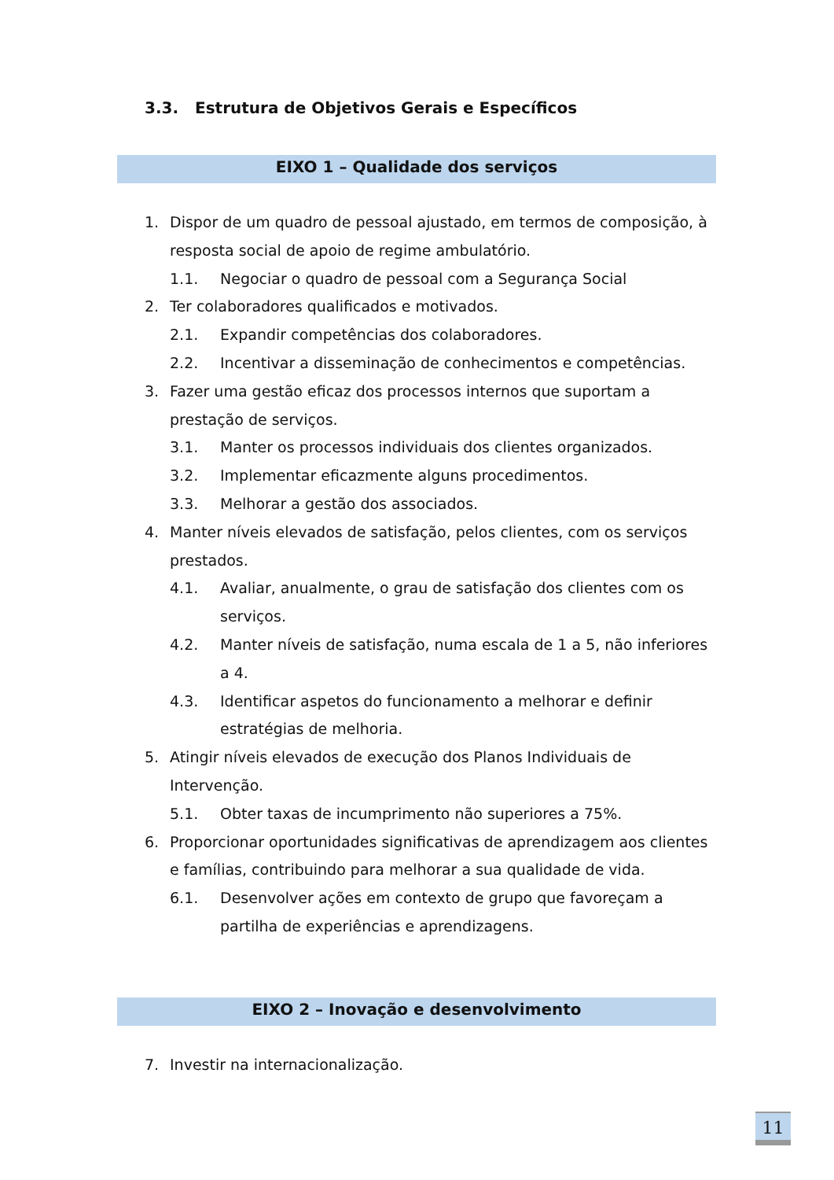3.3. Estrutura de Objetivos Gerais e Específicos
EIXO 1 – Qualidade dos serviços
1. Dispor de um quadro de pessoal ajustado, em termos de composição, à resposta social de apoio de regime ambulatório.
1.1. Negociar o quadro de pessoal com a Segurança Social
2. Ter colaboradores qualificados e motivados.
2.1. Expandir competências dos colaboradores.
2.2. Incentivar a disseminação de conhecimentos e competências.
3. Fazer uma gestão eficaz dos processos internos que suportam a prestação de serviços.
3.1. Manter os processos individuais dos clientes organizados.
3.2. Implementar eficazmente alguns procedimentos.
3.3. Melhorar a gestão dos associados.
4. Manter níveis elevados de satisfação, pelos clientes, com os serviços prestados.
4.1. Avaliar, anualmente, o grau de satisfação dos clientes com os serviços.
4.2. Manter níveis de satisfação, numa escala de 1 a 5, não inferiores a 4.
4.3. Identificar aspetos do funcionamento a melhorar e definir estratégias de melhoria.
5. Atingir níveis elevados de execução dos Planos Individuais de Intervenção.
5.1. Obter taxas de incumprimento não superiores a 75%.
6. Proporcionar oportunidades significativas de aprendizagem aos clientes e famílias, contribuindo para melhorar a sua qualidade de vida.
6.1. Desenvolver ações em contexto de grupo que favoreçam a partilha de experiências e aprendizagens.
EIXO 2 – Inovação e desenvolvimento
7. Investir na internacionalização.
11